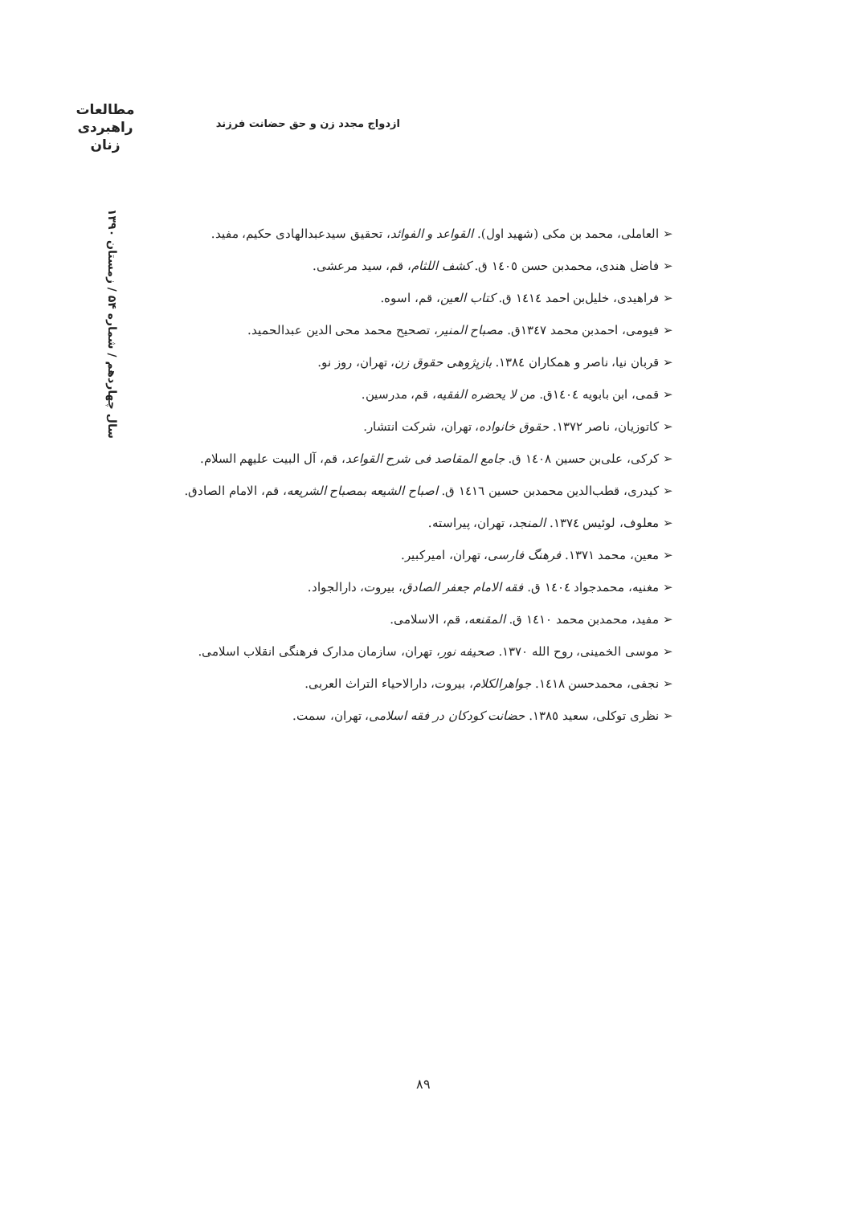مطالعات
راهبردی
زنان
ازدواج مجدد زن و حق حضانت فرزند
سال چهاردهم / شماره ۵۴ / زمستان ۱۳۹۰
➢ العاملی، محمد بن مکی (شهید اول). القواعد و الفوائد، تحقیق سیدعبدالهادی حکیم، مفید.
➢ فاضل هندی، محمدبن حسن ١٤٠٥ ق. کشف اللثام، قم، سید مرعشی.
➢ فراهیدی، خلیل‌بن احمد ١٤١٤ ق. کتاب العین، قم، اسوه.
➢ فیومی، احمدبن محمد ١٣٤٧ق. مصباح المنیر، تصحیح محمد محی الدین عبدالحمید.
➢ قربان نیا، ناصر و همکاران ١٣٨٤. بازپژوهی حقوق زن، تهران، روز نو.
➢ قمی، ابن بابویه ١٤٠٤ق. من لا یحضره الفقیه، قم، مدرسین.
➢ کاتوزیان، ناصر ١٣٧٢. حقوق خانواده، تهران، شرکت انتشار.
➢ کرکی، علی‌بن حسین ١٤٠٨ ق. جامع المقاصد فی شرح القواعد، قم، آل البیت علیهم السلام.
➢ کیدری، قطب‌الدین محمدبن حسین ١٤١٦ ق. اصباح الشیعه بمصباح الشریعه، قم، الامام الصادق.
➢ معلوف، لوئیس ١٣٧٤. المنجد، تهران، پیراسته.
➢ معین، محمد ١٣٧١. فرهنگ فارسی، تهران، امیرکبیر.
➢ مغنیه، محمدجواد ١٤٠٤ ق. فقه الامام جعفر الصادق، بیروت، دارالجواد.
➢ مفید، محمدبن محمد ١٤١٠ ق. المقنعه، قم، الاسلامی.
➢ موسی الخمینی، روح الله ١٣٧٠. صحیفه نور، تهران، سازمان مدارک فرهنگی انقلاب اسلامی.
➢ نجفی، محمدحسن ١٤١٨. جواهرالکلام، بیروت، دارالاحیاء التراث العربی.
➢ نظری توکلی، سعید ١٣٨٥. حضانت کودکان در فقه اسلامی، تهران، سمت.
۸۹